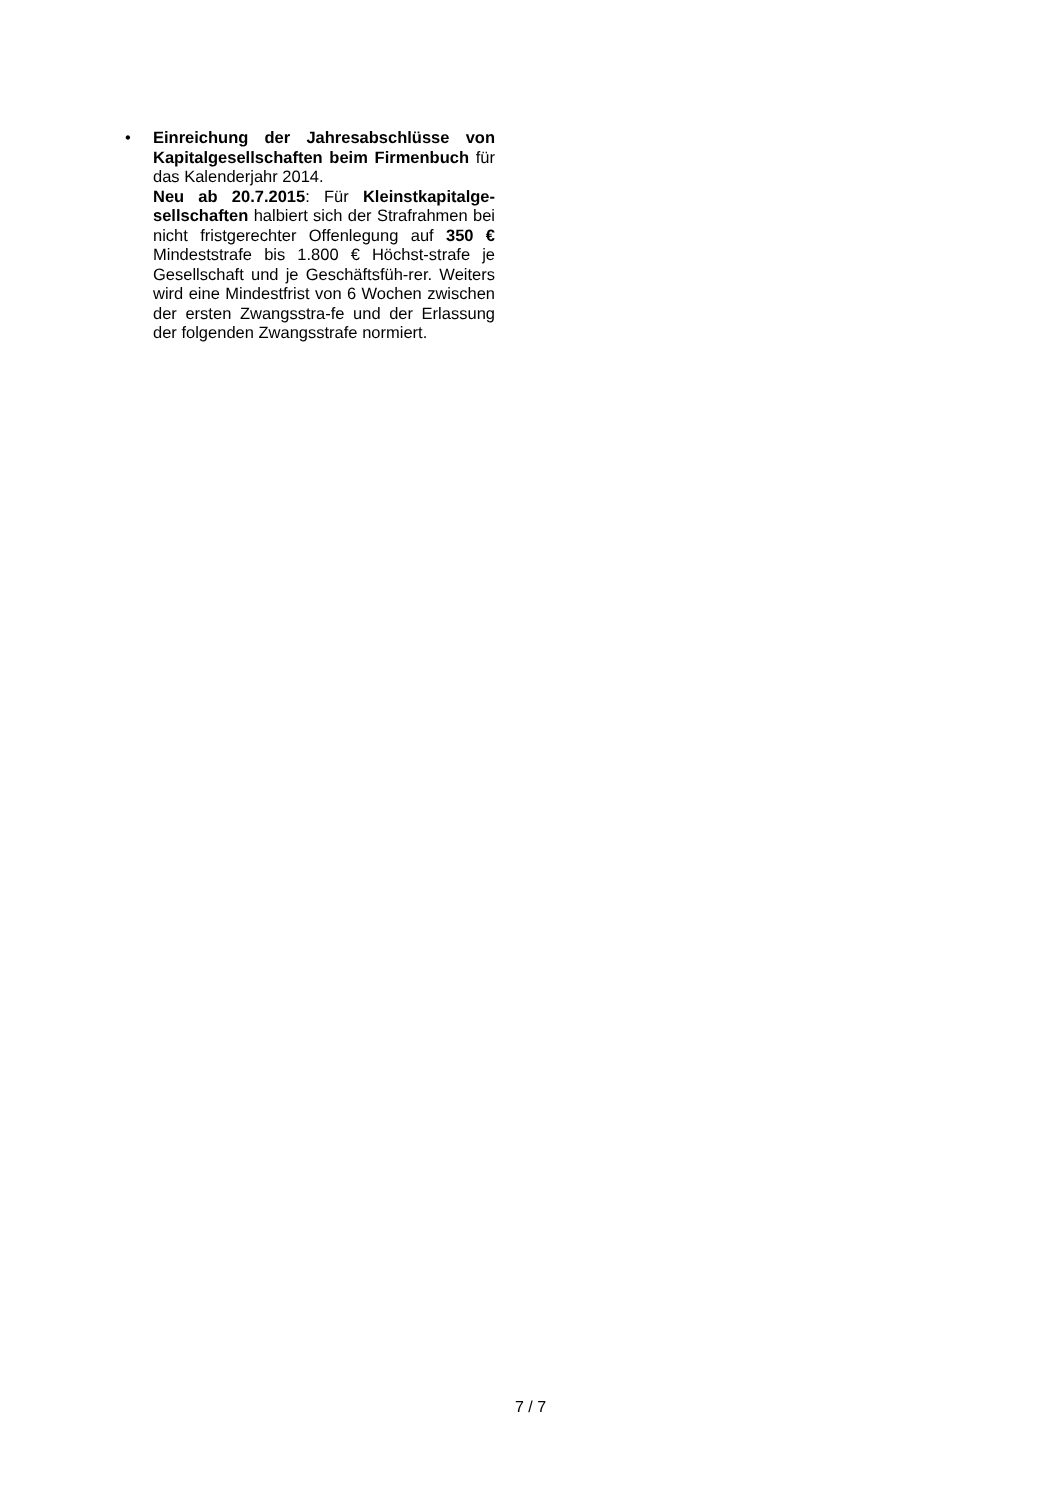• Einreichung der Jahresabschlüsse von Kapitalgesellschaften beim Firmenbuch für das Kalenderjahr 2014.
Neu ab 20.7.2015: Für Kleinstkapitalge-sellschaften halbiert sich der Strafrahmen bei nicht fristgerechter Offenlegung auf 350 € Mindeststrafe bis 1.800 € Höchst-strafe je Gesellschaft und je Geschäftsfüh-rer. Weiters wird eine Mindestfrist von 6 Wochen zwischen der ersten Zwangsstra-fe und der Erlassung der folgenden Zwangsstrafe normiert.
7 / 7